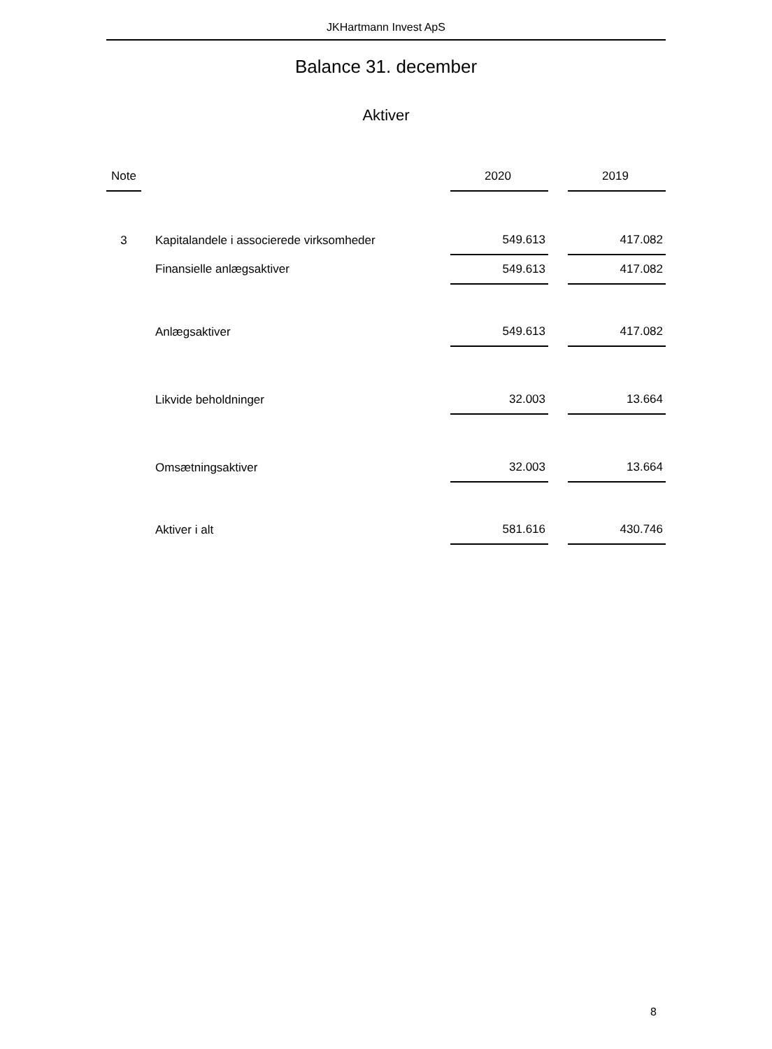JKHartmann Invest ApS
Balance 31. december
Aktiver
| Note | | | 2020 | | 2019 |
| --- | --- | --- | --- | --- | --- |
| 3 | | Kapitalandele i associerede virksomheder | 549.613 | | 417.082 |
| | | Finansielle anlægsaktiver | 549.613 | | 417.082 |
| | | Anlægsaktiver | 549.613 | | 417.082 |
| | | Likvide beholdninger | 32.003 | | 13.664 |
| | | Omsætningsaktiver | 32.003 | | 13.664 |
| | | Aktiver i alt | 581.616 | | 430.746 |
8